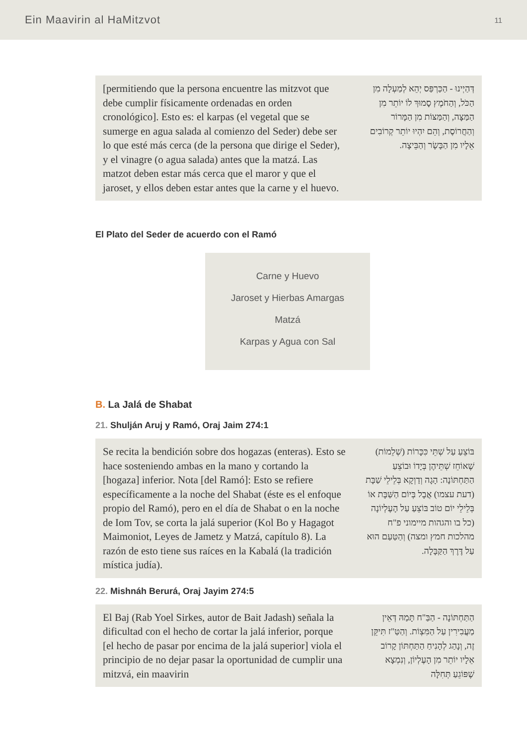Ein Maavirin al HaMitzvot 11
[permitiendo que la persona encuentre las mitzvot que debe cumplir físicamente ordenadas en orden cronológico]. Esto es: el karpas (el vegetal que se sumerge en agua salada al comienzo del Seder) debe ser lo que esté más cerca (de la persona que dirige el Seder), y el vinagre (o agua salada) antes que la matzá. Las matzot deben estar más cerca que el maror y que el jaroset, y ellos deben estar antes que la carne y el huevo.
דְּהַיְינוּ - הַכַּרְפַּס יְהֵא לְמַעְלָה מִן הַכֹּל, וְהַחֹמֶץ סָמוּךְ לוֹ יוֹתֵר מִן הַמַּצָּה, וְהַמַּצּוֹת מִן הַמָּרוֹר וְהַחֲרוֹסֶת, וְהֵם יִהְיוּ יוֹתֵר קְרוֹבִים אֵלָיו מִן הַבָּשָׂר וְהַבֵּיצָה.
El Plato del Seder de acuerdo con el Ramó
Carne y Huevo
Jaroset y Hierbas Amargas
Matzá
Karpas y Agua con Sal
B. La Jalá de Shabat
21. Shulján Aruj y Ramó, Oraj Jaim 274:1
Se recita la bendición sobre dos hogazas (enteras). Esto se hace sosteniendo ambas en la mano y cortando la [hogaza] inferior. Nota [del Ramó]: Esto se refiere específicamente a la noche del Shabat (éste es el enfoque propio del Ramó), pero en el día de Shabat o en la noche de Iom Tov, se corta la jalá superior (Kol Bo y Hagagot Maimoniot, Leyes de Jametz y Matzá, capítulo 8). La razón de esto tiene sus raíces en la Kabalá (la tradición mística judía).
בּוֹצֵעַ עַל שְׁתֵּי כִּכָּרוֹת (שְׁלֵמוֹת) שֶׁאוֹחֵז שְׁתֵּיהֶן בְּיָדוֹ וּבוֹצֵעַ הַתַּחְתּוֹנָה: הָגָה וְדַוְקָא בְּלֵילֵי שַׁבָּת (דעת עצמו) אֲבָל בְּיוֹם הַשַּׁבָּת אוֹ בְּלֵילֵי יוֹם טוֹב בּוֹצֵעַ עַל הָעֶלְיוֹנָה (כל בו והגהות מיימוני פ"ח מהלכות חמץ ומצה) וְהַטַּעַם הוּא עַל דֶּרֶךְ הַקַּבָּלָה.
22. Mishnáh Berurá, Oraj Jayim 274:5
El Baj (Rab Yoel Sirkes, autor de Bait Jadash) señala la dificultad con el hecho de cortar la jalá inferior, porque [el hecho de pasar por encima de la jalá superior] viola el principio de no dejar pasar la oportunidad de cumplir una mitzvá, ein maavirin
הַתַּחְתּוֹנָה - הַבַּ"ח תָּמַהּ דְּאֵין מַעֲבִירִין עַל הַמִּצְוֹת. וְהַטַּ"ז תִּיקֵּן זֶה, וְנָהַג לְהָנִיחַ הַתַּחְתּוֹן קָרוֹב אֵלָיו יוֹתֵר מִן הָעֶלְיוֹן, וְנִמְצָא שֶׁפּוֹגֵעַ תְּחִלָּה